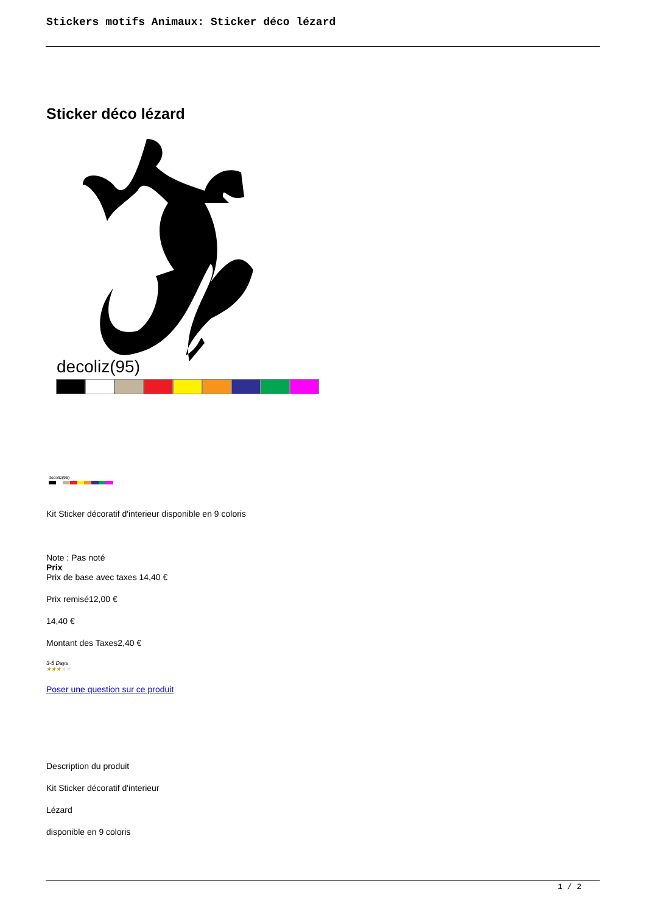Stickers motifs Animaux: Sticker déco lézard
Sticker déco lézard
decoliz(95)
decoliz(95)
Kit Sticker décoratif d'interieur disponible en 9 coloris
Note : Pas noté
Prix
Prix de base avec taxes 14,40 €
Prix remisé12,00 €
14,40 €
Montant des Taxes2,40 €
3-5 Days
★★★★★
Poser une question sur ce produit
Description du produit
Kit Sticker décoratif d'interieur
Lézard
disponible en 9 coloris
1 / 2